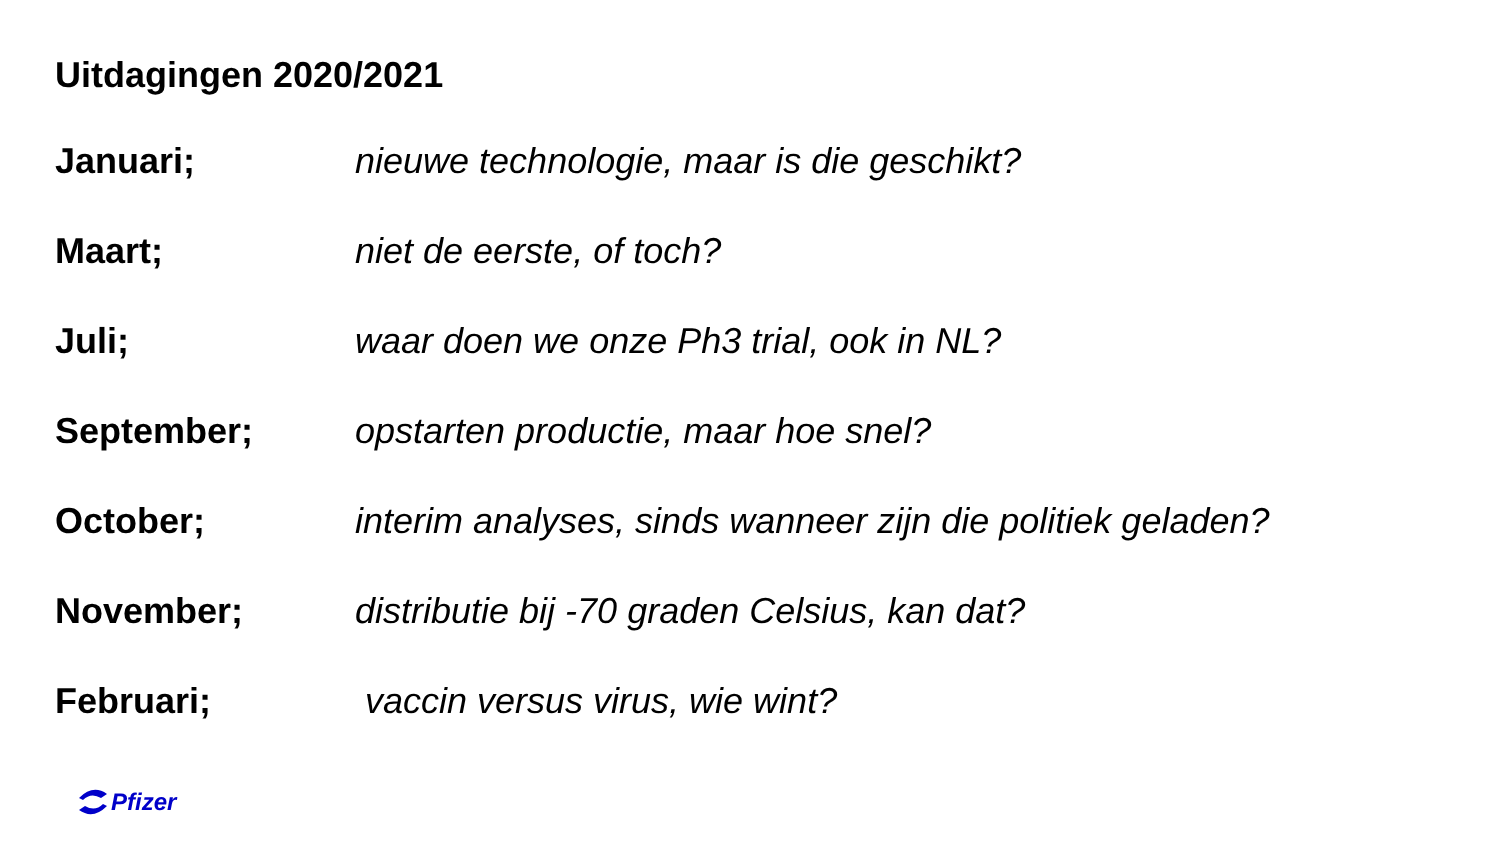Uitdagingen 2020/2021
Januari; nieuwe technologie, maar is die geschikt?
Maart; niet de eerste, of toch?
Juli; waar doen we onze Ph3 trial, ook in NL?
September; opstarten productie, maar hoe snel?
October; interim analyses, sinds wanneer zijn die politiek geladen?
November; distributie bij -70 graden Celsius, kan dat?
Februari; vaccin versus virus, wie wint?
Pfizer